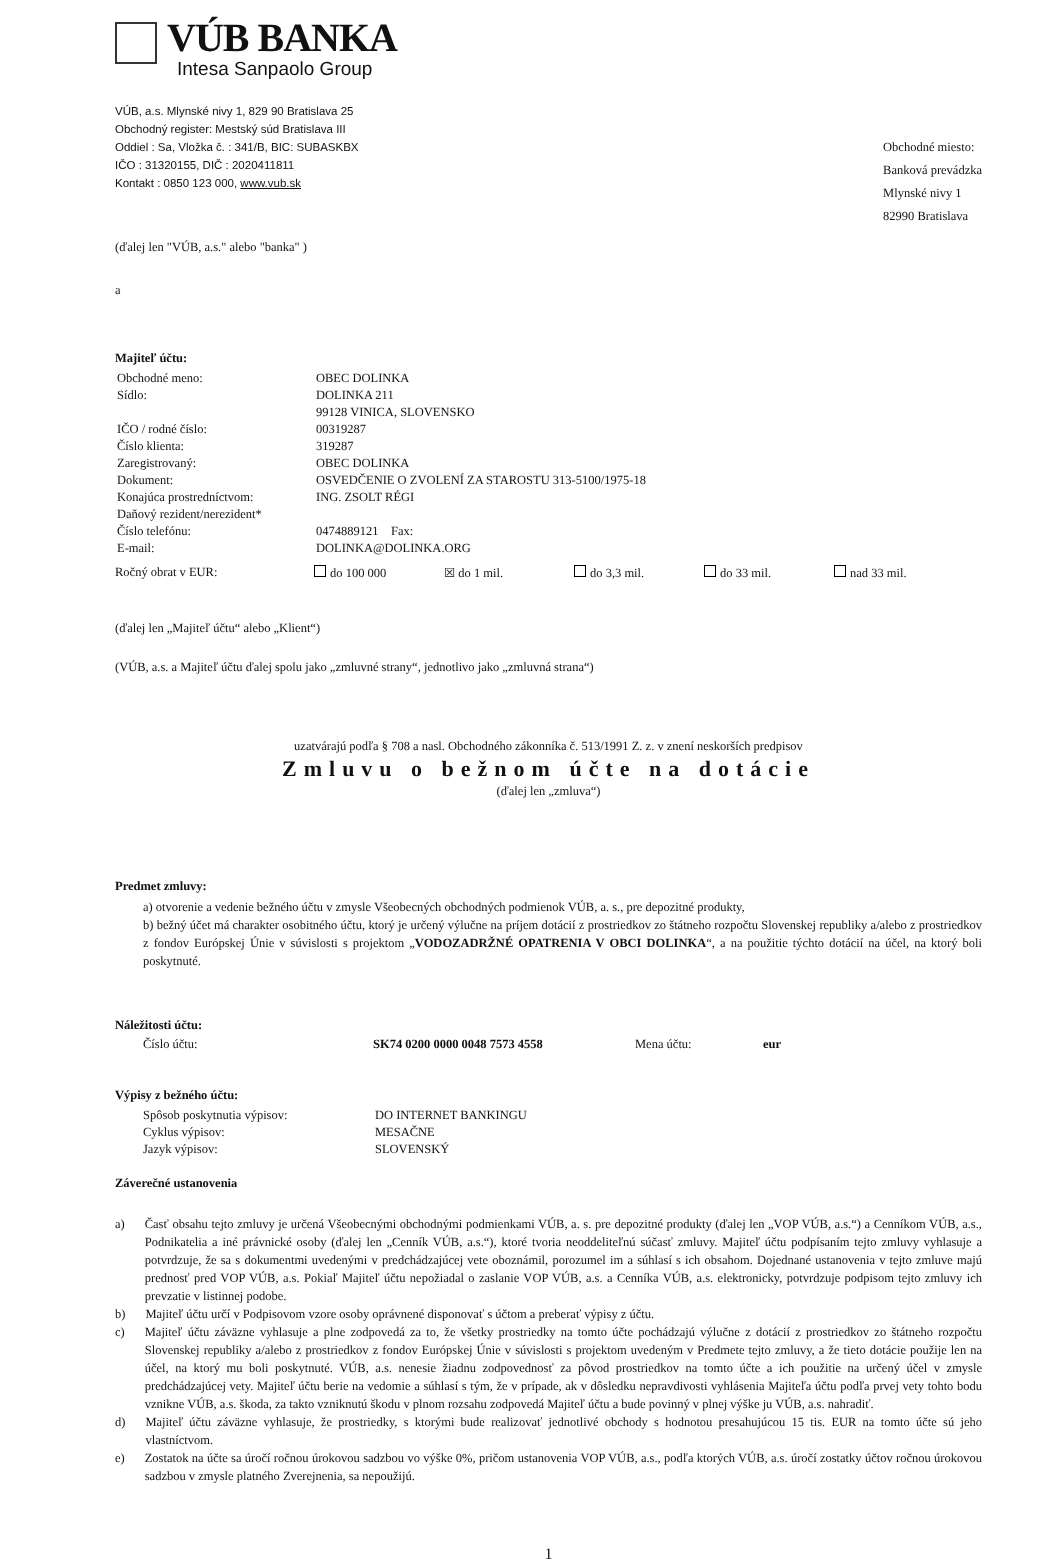VÚB BANKA
Intesa Sanpaolo Group
VÚB, a.s. Mlynské nivy 1, 829 90 Bratislava 25
Obchodný register: Mestský súd Bratislava III
Oddiel : Sa, Vložka č. : 341/B, BIC: SUBASKBX
IČO : 31320155, DIČ : 2020411811
Kontakt : 0850 123 000, www.vub.sk
(ďalej len "VÚB, a.s." alebo "banka" )
a
Obchodné miesto:
Banková prevádzka
Mlynské nivy 1
82990 Bratislava
Majiteľ účtu:
| Obchodné meno: | OBEC DOLINKA |
| Sídlo: | DOLINKA 211 99128 VINICA, SLOVENSKO |
| IČO / rodné číslo: | 00319287 |
| Číslo klienta: | 319287 |
| Zaregistrovaný: | OBEC DOLINKA |
| Dokument: | OSVEDČENIE O ZVOLENÍ ZA STAROSTU 313-5100/1975-18 |
| Konajúca prostredníctvom: | ING. ZSOLT RÉGI |
| Daňový rezident/nerezident* | |
| Číslo telefónu: | 0474889121 Fax: |
| E-mail: | DOLINKA@DOLINKA.ORG |
Ročný obrat v EUR: do 100 000 ☒ do 1 mil. do 3,3 mil. do 33 mil. nad 33 mil.
(ďalej len „Majiteľ účtu“ alebo „Klient“)
(VÚB, a.s. a Majiteľ účtu ďalej spolu jako „zmluvné strany“, jednotlivo jako „zmluvná strana“)
uzatvárajú podľa § 708 a nasl. Obchodného zákonníka č. 513/1991 Z. z. v znení neskorších predpisov
Zmluvu o bežnom účte na dotácie
(ďalej len „zmluva“)
Predmet zmluvy:
a) otvorenie a vedenie bežného účtu v zmysle Všeobecných obchodných podmienok VÚB, a. s., pre depozitné produkty,
b) bežný účet má charakter osobitného účtu, ktorý je určený výlučne na príjem dotácií z prostriedkov zo štátneho rozpočtu Slovenskej republiky a/alebo z prostriedkov z fondov Európskej Únie v súvislosti s projektom „VODOZADRŽNÉ OPATRENIA V OBCI DOLINKA“, a na použitie týchto dotácií na účel, na ktorý boli poskytnuté.
Náležitosti účtu:
Číslo účtu: SK74 0200 0000 0048 7573 4558 Mena účtu: eur
Výpisy z bežného účtu:
| Spôsob poskytnutia výpisov: | DO INTERNET BANKINGU |
| Cyklus výpisov: | MESAČNE |
| Jazyk výpisov: | SLOVENSKÝ |
Záverečné ustanovenia
a) Časť obsahu tejto zmluvy je určená Všeobecnými obchodnými podmienkami VÚB, a. s. pre depozitné produkty (ďalej len „VOP VÚB, a.s.“) a Cenníkom VÚB, a.s., Podnikatelia a iné právnické osoby (ďalej len „Cenník VÚB, a.s.“), ktoré tvoria neoddeliteľnú súčasť zmluvy. Majiteľ účtu podpísaním tejto zmluvy vyhlasuje a potvrdzuje, že sa s dokumentmi uvedenými v predchádzajúcej vete oboznámil, porozumel im a súhlasí s ich obsahom. Dojednané ustanovenia v tejto zmluve majú prednosť pred VOP VÚB, a.s. Pokiaľ Majiteľ účtu nepožiadal o zaslanie VOP VÚB, a.s. a Cenníka VÚB, a.s. elektronicky, potvrdzuje podpisom tejto zmluvy ich prevzatie v listinnej podobe.
b) Majiteľ účtu určí v Podpisovom vzore osoby oprávnené disponovať s účtom a preberať výpisy z účtu.
c) Majiteľ účtu záväzne vyhlasuje a plne zodpovedá za to, že všetky prostriedky na tomto účte pochádzajú výlučne z dotácií z prostriedkov zo štátneho rozpočtu Slovenskej republiky a/alebo z prostriedkov z fondov Európskej Únie v súvislosti s projektom uvedeným v Predmete tejto zmluvy, a že tieto dotácie použije len na účel, na ktorý mu boli poskytnuté. VÚB, a.s. nenesie žiadnu zodpovednosť za pôvod prostriedkov na tomto účte a ich použitie na určený účel v zmysle predchádzajúcej vety. Majiteľ účtu berie na vedomie a súhlasí s tým, že v prípade, ak v dôsledku nepravdivosti vyhlásenia Majiteľa účtu podľa prvej vety tohto bodu vznikne VÚB, a.s. škoda, za takto vzniknutú škodu v plnom rozsahu zodpovedá Majiteľ účtu a bude povinný v plnej výške ju VÚB, a.s. nahradiť.
d) Majiteľ účtu záväzne vyhlasuje, že prostriedky, s ktorými bude realizovať jednotlivé obchody s hodnotou presahujúcou 15 tis. EUR na tomto účte sú jeho vlastníctvom.
e) Zostatok na účte sa úročí ročnou úrokovou sadzbou vo výške 0%, pričom ustanovenia VOP VÚB, a.s., podľa ktorých VÚB, a.s. úročí zostatky účtov ročnou úrokovou sadzbou v zmysle platného Zverejnenia, sa nepoužijú.
1